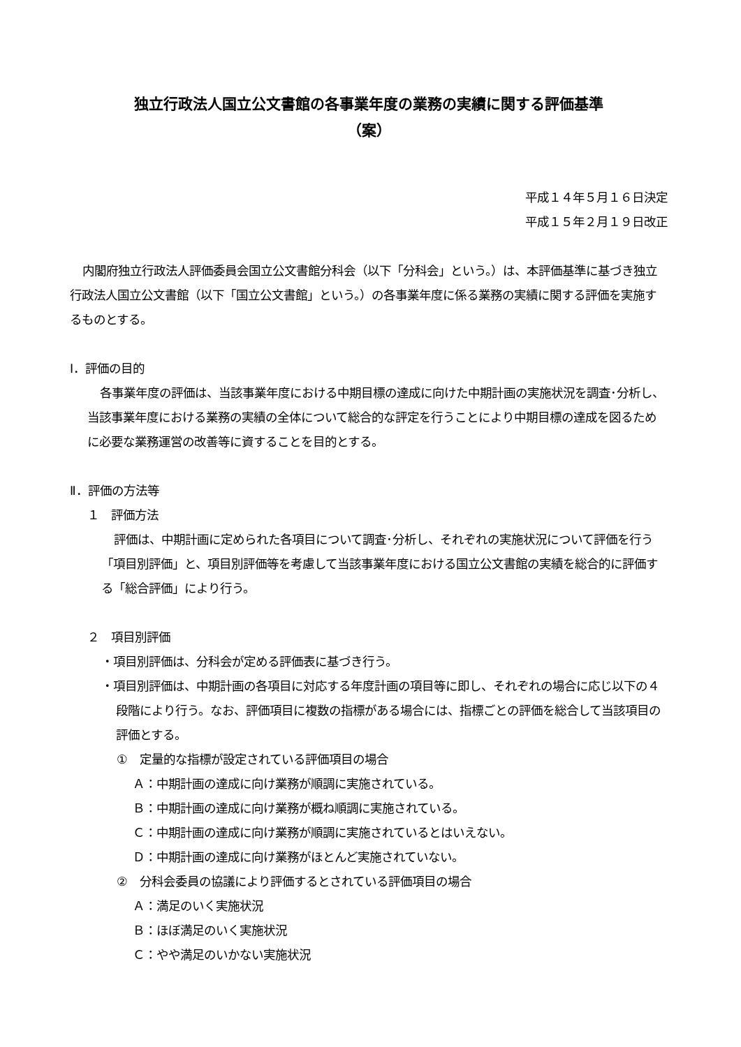独立行政法人国立公文書館の各事業年度の業務の実績に関する評価基準
（案）
平成１４年５月１６日決定
平成１５年２月１９日改正
内閣府独立行政法人評価委員会国立公文書館分科会（以下「分科会」という。）は、本評価基準に基づき独立行政法人国立公文書館（以下「国立公文書館」という。）の各事業年度に係る業務の実績に関する評価を実施するものとする。
Ⅰ．評価の目的
各事業年度の評価は、当該事業年度における中期目標の達成に向けた中期計画の実施状況を調査･分析し、当該事業年度における業務の実績の全体について総合的な評定を行うことにより中期目標の達成を図るために必要な業務運営の改善等に資することを目的とする。
Ⅱ．評価の方法等
１　評価方法
評価は、中期計画に定められた各項目について調査･分析し、それぞれの実施状況について評価を行う「項目別評価」と、項目別評価等を考慮して当該事業年度における国立公文書館の実績を総合的に評価する「総合評価」により行う。
２　項目別評価
・項目別評価は、分科会が定める評価表に基づき行う。
・項目別評価は、中期計画の各項目に対応する年度計画の項目等に即し、それぞれの場合に応じ以下の４段階により行う。なお、評価項目に複数の指標がある場合には、指標ごとの評価を総合して当該項目の評価とする。
①　定量的な指標が設定されている評価項目の場合
Ａ：中期計画の達成に向け業務が順調に実施されている。
Ｂ：中期計画の達成に向け業務が概ね順調に実施されている。
Ｃ：中期計画の達成に向け業務が順調に実施されているとはいえない。
Ｄ：中期計画の達成に向け業務がほとんど実施されていない。
②　分科会委員の協議により評価するとされている評価項目の場合
Ａ：満足のいく実施状況
Ｂ：ほぼ満足のいく実施状況
Ｃ：やや満足のいかない実施状況